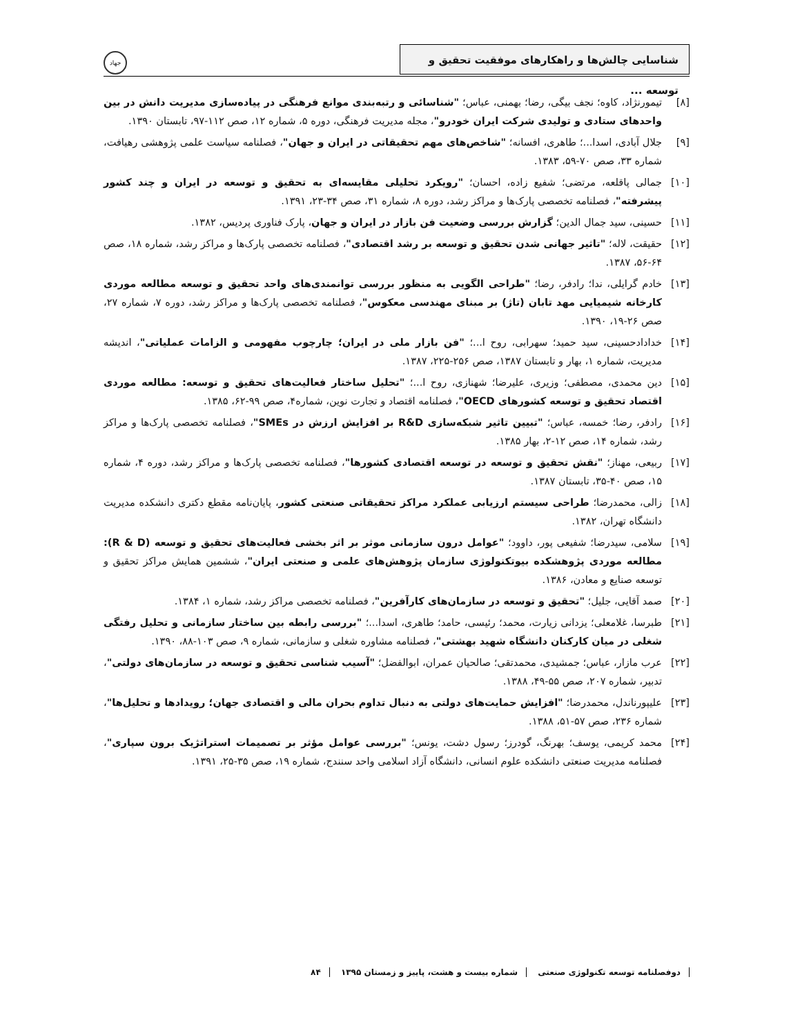شناسایی چالش‌ها و راهکارهای موفقیت تحقیق و توسعه ...
جهاد
[۸] تیمورنژاد، کاوه؛ نجف بیگی، رضا؛ بهمنی، عباس؛ "شناسائی و رتبه‌بندی موانع فرهنگی در پیاده‌سازی مدیریت دانش در بین واحدهای ستادی و تولیدی شرکت ایران خودرو"، مجله مدیریت فرهنگی، دوره ۵، شماره ۱۲، صص ۱۱۲-۹۷، تابستان ۱۳۹۰.
[۹] جلال آبادی، اسدا...؛ طاهری، افسانه؛ "شاخص‌های مهم تحقیقاتی در ایران و جهان"، فصلنامه سیاست علمی پژوهشی رهیافت، شماره ۳۳، صص ۷۰-۵۹، ۱۳۸۳.
[۱۰] جمالی پاقلعه، مرتضی؛ شفیع زاده، احسان؛ "رویکرد تحلیلی مقایسه‌ای به تحقیق و توسعه در ایران و چند کشور پیشرفته"، فصلنامه تخصصی پارک‌ها و مراکز رشد، دوره ۸، شماره ۳۱، صص ۳۴-۲۳، ۱۳۹۱.
[۱۱] حسینی، سید جمال الدین؛ گزارش بررسی وضعیت فن بازار در ایران و جهان، پارک فناوری پردیس، ۱۳۸۲.
[۱۲] حقیقت، لاله؛ "تاثیر جهانی شدن تحقیق و توسعه بر رشد اقتصادی"، فصلنامه تخصصی پارک‌ها و مراکز رشد، شماره ۱۸، صص ۶۴-۵۶، ۱۳۸۷.
[۱۳] خادم گرایلی، ندا؛ رادفر، رضا؛ "طراحی الگویی به منظور بررسی توانمندی‌های واحد تحقیق و توسعه مطالعه موردی کارخانه شیمیایی مهد تابان (تاژ) بر مبنای مهندسی معکوس"، فصلنامه تخصصی پارک‌ها و مراکز رشد، دوره ۷، شماره ۲۷، صص ۲۶-۱۹، ۱۳۹۰.
[۱۴] خدادادحسینی، سید حمید؛ سهرابی، روح ا...؛ "فن بازار ملی در ایران؛ چارچوب مفهومی و الزامات عملیاتی"، اندیشه مدیریت، شماره ۱، بهار و تابستان ۱۳۸۷، صص ۲۵۶-۲۲۵، ۱۳۸۷.
[۱۵] دین محمدی، مصطفی؛ وزیری، علیرضا؛ شهنازی، روح ا...؛ "تحلیل ساختار فعالیت‌های تحقیق و توسعه: مطالعه موردی اقتصاد تحقیق و توسعه کشورهای OECD"، فصلنامه اقتصاد و تجارت نوین، شماره۴، صص ۹۹-۶۲، ۱۳۸۵.
[۱۶] رادفر، رضا؛ خمسه، عباس؛ "تبیین تاثیر شبکه‌سازی R&D بر افزایش ارزش در SMEs"، فصلنامه تخصصی پارک‌ها و مراکز رشد، شماره ۱۴، صص ۱۲-۲، بهار ۱۳۸۵.
[۱۷] ربیعی، مهناز؛ "نقش تحقیق و توسعه در توسعه اقتصادی کشورها"، فصلنامه تخصصی پارک‌ها و مراکز رشد، دوره ۴، شماره ۱۵، صص ۴۰-۳۵، تابستان ۱۳۸۷.
[۱۸] زالی، محمدرضا؛ طراحی سیستم ارزیابی عملکرد مراکز تحقیقاتی صنعتی کشور، پایان‌نامه مقطع دکتری دانشکده مدیریت دانشگاه تهران، ۱۳۸۲.
[۱۹] سلامی، سیدرضا؛ شفیعی پور، داوود؛ "عوامل درون سازمانی موثر بر اثر بخشی فعالیت‌های تحقیق و توسعه (R & D): مطالعه موردی پژوهشکده بیوتکنولوژی سازمان پژوهش‌های علمی و صنعتی ایران"، ششمین همایش مراکز تحقیق و توسعه صنایع و معادن، ۱۳۸۶.
[۲۰] صمد آقایی، جلیل؛ "تحقیق و توسعه در سازمان‌های کارآفرین"، فصلنامه تخصصی مراکز رشد، شماره ۱، ۱۳۸۴.
[۲۱] طبرسا، غلامعلی؛ یزدانی زیارت، محمد؛ رئیسی، حامد؛ طاهری، اسدا...؛ "بررسی رابطه بین ساختار سازمانی و تحلیل رفتگی شغلی در میان کارکنان دانشگاه شهید بهشتی"، فصلنامه مشاوره شغلی و سازمانی، شماره ۹، صص ۱۰۳-۸۸، ۱۳۹۰.
[۲۲] عرب مازار، عباس؛ جمشیدی، محمدتقی؛ صالحیان عمران، ابوالفضل؛ "آسیب شناسی تحقیق و توسعه در سازمان‌های دولتی"، تدبیر، شماره ۲۰۷، صص ۵۵-۴۹، ۱۳۸۸.
[۲۳] علیپورناندل، محمدرضا؛ "افزایش حمایت‌های دولتی به دنبال تداوم بحران مالی و اقتصادی جهان؛ رویدادها و تحلیل‌ها"، شماره ۲۳۶، صص ۵۷-۵۱، ۱۳۸۸.
[۲۴] محمد کریمی، یوسف؛ بهرنگ، گودرز؛ رسول دشت، یونس؛ "بررسی عوامل مؤثر بر تصمیمات استراتژیک برون سپاری"، فصلنامه مدیریت صنعتی دانشکده علوم انسانی، دانشگاه آزاد اسلامی واحد سنندج، شماره ۱۹، صص ۳۵-۲۵، ۱۳۹۱.
دوفصلنامه توسعه تکنولوژی صنعتی شماره بیست و هشت، پاییز و زمستان ۱۳۹۵ ۸۴